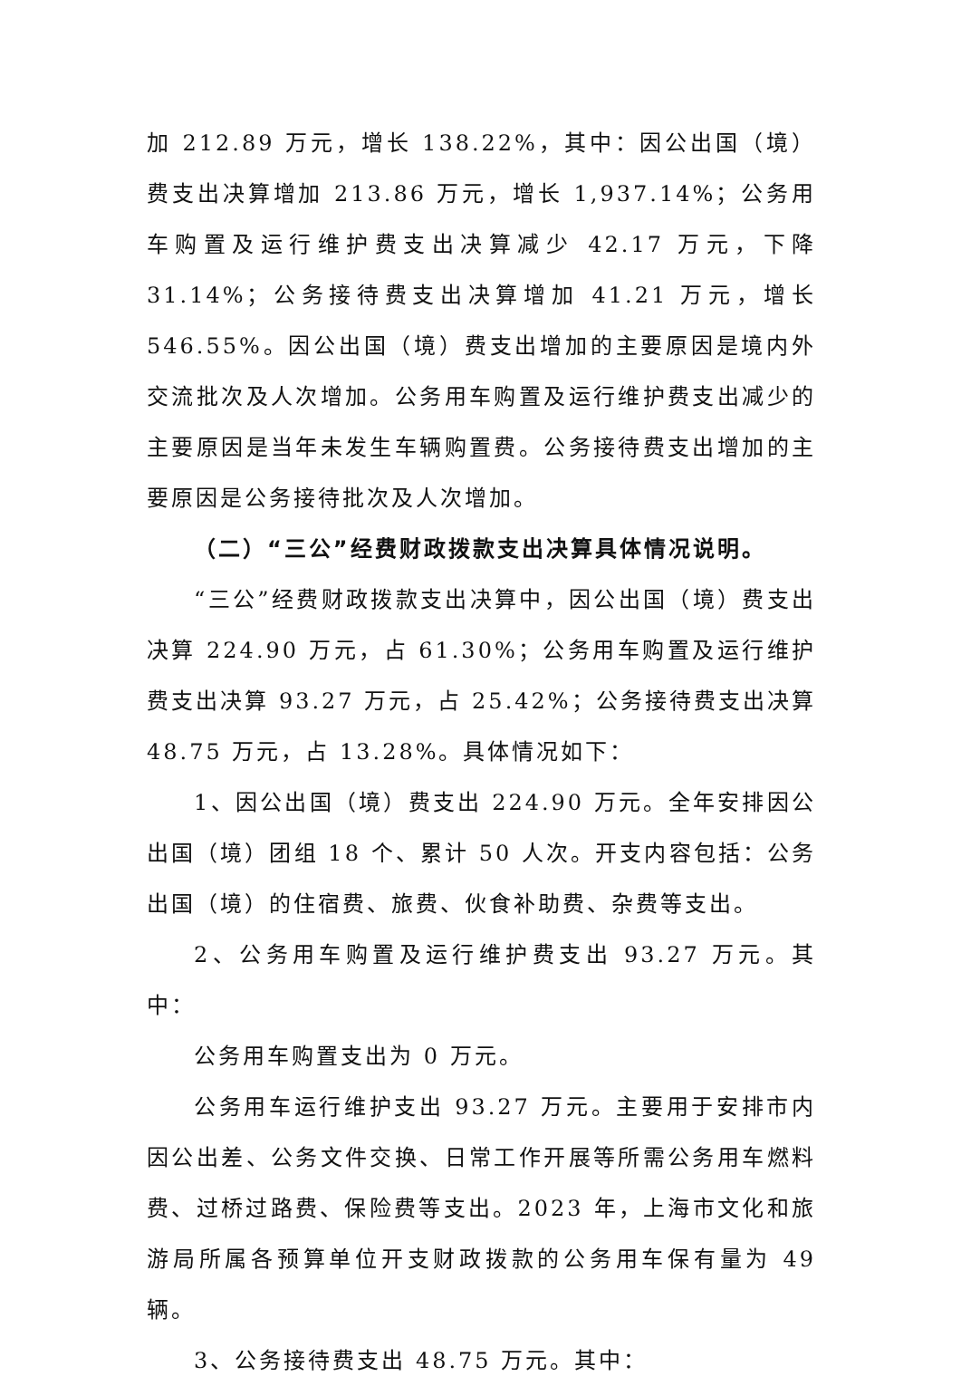加 212.89 万元，增长 138.22%，其中：因公出国（境）费支出决算增加 213.86 万元，增长 1,937.14%；公务用车购置及运行维护费支出决算减少 42.17 万元，下降 31.14%；公务接待费支出决算增加 41.21 万元，增长 546.55%。因公出国（境）费支出增加的主要原因是境内外交流批次及人次增加。公务用车购置及运行维护费支出减少的主要原因是当年未发生车辆购置费。公务接待费支出增加的主要原因是公务接待批次及人次增加。
（二）“三公”经费财政拨款支出决算具体情况说明。
“三公”经费财政拨款支出决算中，因公出国（境）费支出决算 224.90 万元，占 61.30%；公务用车购置及运行维护费支出决算 93.27 万元，占 25.42%；公务接待费支出决算 48.75 万元，占 13.28%。具体情况如下：
1、因公出国（境）费支出 224.90 万元。全年安排因公出国（境）团组 18 个、累计 50 人次。开支内容包括：公务出国（境）的住宿费、旅费、伙食补助费、杂费等支出。
2、公务用车购置及运行维护费支出 93.27 万元。其中：
公务用车购置支出为 0 万元。
公务用车运行维护支出 93.27 万元。主要用于安排市内因公出差、公务文件交换、日常工作开展等所需公务用车燃料费、过桥过路费、保险费等支出。2023 年，上海市文化和旅游局所属各预算单位开支财政拨款的公务用车保有量为 49 辆。
3、公务接待费支出 48.75 万元。其中：